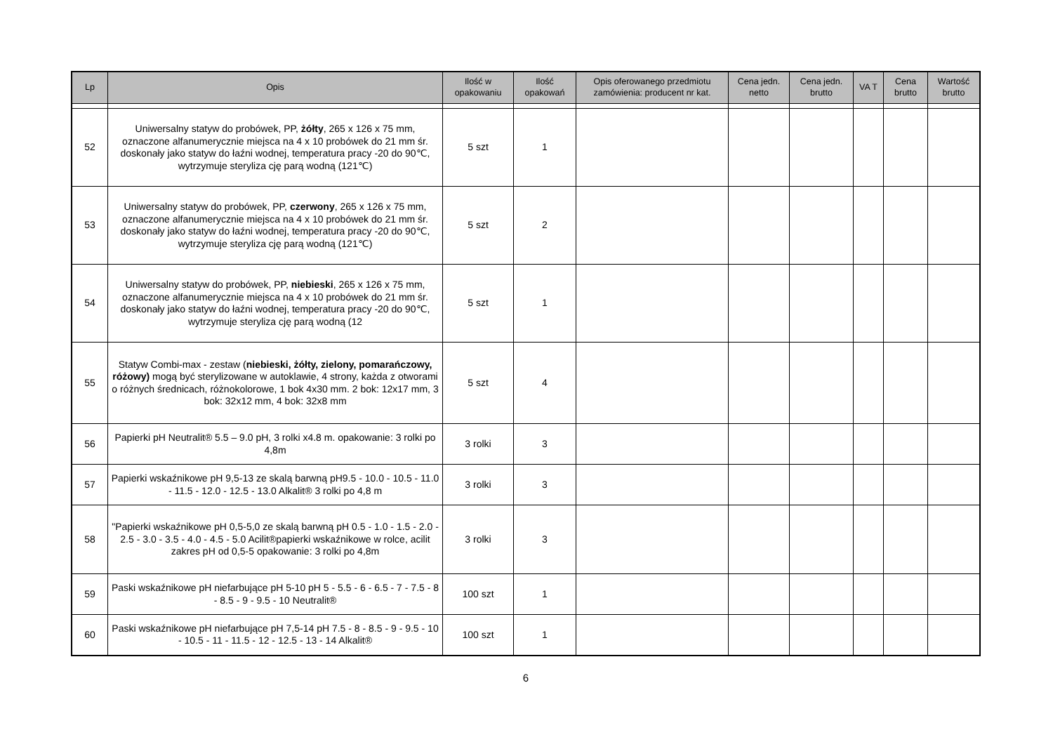| Lp | Opis | Ilość w opakowaniu | Ilość opakowań | Opis oferowanego przedmiotu zamówienia: producent nr kat. | Cena jedn. netto | Cena jedn. brutto | VA T | Cena brutto | Wartość brutto |
| --- | --- | --- | --- | --- | --- | --- | --- | --- | --- |
| 52 | Uniwersalny statyw do probówek, PP, żółty , 265 x 126 x 75 mm, oznaczone alfanumerycznie miejsca na 4 x 10 probówek do 21 mm śr. doskonały jako statyw do łaźni wodnej, temperatura pracy -20 do 90℃, wytrzymuje steryliza cję parą wodną (121℃) | 5 szt | 1 | | | | | | |
| 53 | Uniwersalny statyw do probówek, PP, czerwony , 265 x 126 x 75 mm, oznaczone alfanumerycznie miejsca na 4 x 10 probówek do 21 mm śr. doskonały jako statyw do łaźni wodnej, temperatura pracy -20 do 90℃, wytrzymuje steryliza cję parą wodną (121℃) | 5 szt | 2 | | | | | | |
| 54 | Uniwersalny statyw do probówek, PP, niebieski , 265 x 126 x 75 mm, oznaczone alfanumerycznie miejsca na 4 x 10 probówek do 21 mm śr. doskonały jako statyw do łaźni wodnej, temperatura pracy -20 do 90℃, wytrzymuje steryliza cję parą wodną (12 | 5 szt | 1 | | | | | | |
| 55 | Statyw Combi-max - zestaw ( niebieski, żółty, zielony, pomarańczowy, różowy) mogą być sterylizowane w autoklawie, 4 strony, każda z otworami o różnych średnicach, różnokolorowe, 1 bok 4x30 mm. 2 bok: 12x17 mm, 3 bok: 32x12 mm, 4 bok: 32x8 mm | 5 szt | 4 | | | | | | |
| 56 | Papierki pH Neutralit® 5.5 – 9.0 pH, 3 rolki x4.8 m. opakowanie: 3 rolki po 4,8m | 3 rolki | 3 | | | | | | |
| 57 | Papierki wskaźnikowe pH 9,5-13 ze skalą barwną pH9.5 - 10.0 - 10.5 - 11.0 - 11.5 - 12.0 - 12.5 - 13.0 Alkalit® 3 rolki po 4,8 m | 3 rolki | 3 | | | | | | |
| 58 | "Papierki wskaźnikowe pH 0,5-5,0 ze skalą barwną pH 0.5 - 1.0 - 1.5 - 2.0 - 2.5 - 3.0 - 3.5 - 4.0 - 4.5 - 5.0 Acilit®papierki wskaźnikowe w rolce, acilit zakres pH od 0,5-5 opakowanie: 3 rolki po 4,8m | 3 rolki | 3 | | | | | | |
| 59 | Paski wskaźnikowe pH niefarbujące pH 5-10 pH 5 - 5.5 - 6 - 6.5 - 7 - 7.5 - 8 - 8.5 - 9 - 9.5 - 10 Neutralit® | 100 szt | 1 | | | | | | |
| 60 | Paski wskaźnikowe pH niefarbujące pH 7,5-14 pH 7.5 - 8 - 8.5 - 9 - 9.5 - 10 - 10.5 - 11 - 11.5 - 12 - 12.5 - 13 - 14 Alkalit® | 100 szt | 1 | | | | | | |
6